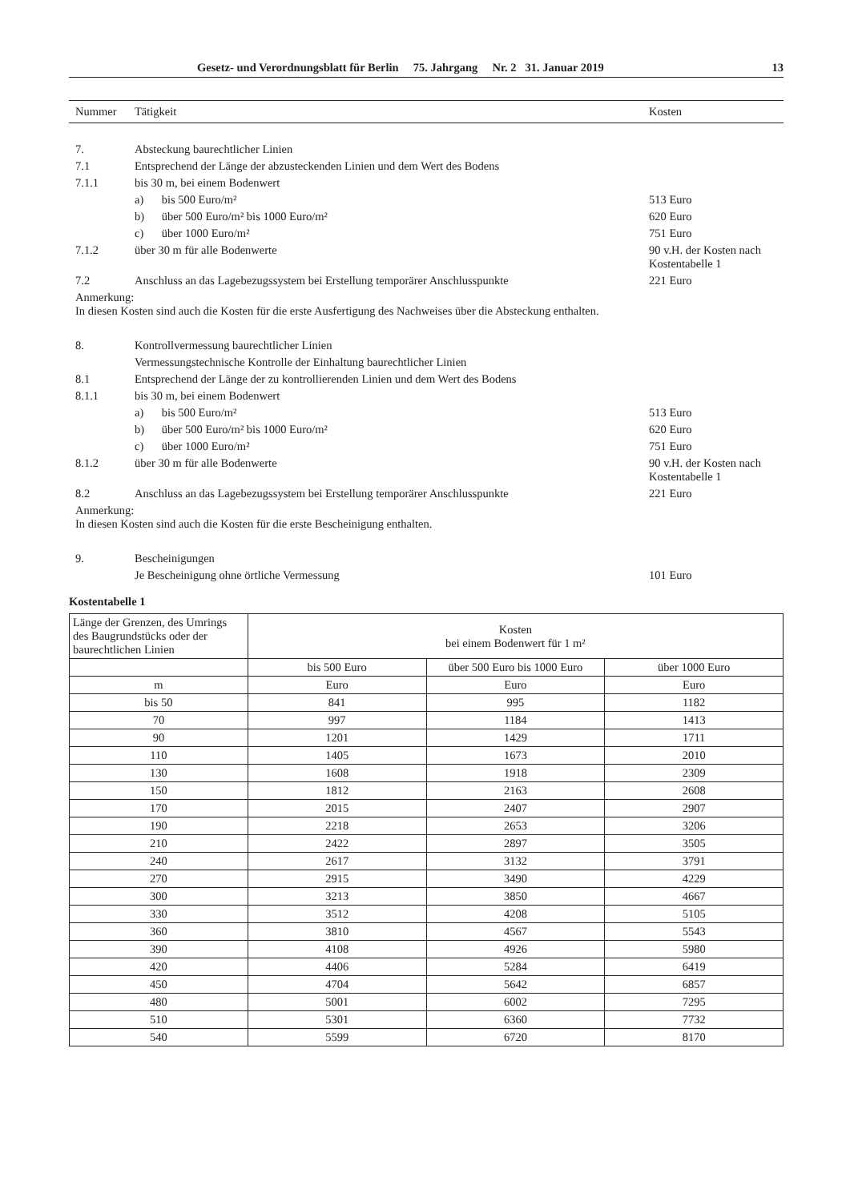Gesetz- und Verordnungsblatt für Berlin 75. Jahrgang Nr. 2 31. Januar 2019 13
| Nummer | Tätigkeit | Kosten |
| --- | --- | --- |
| 7. | Absteckung baurechtlicher Linien | |
| 7.1 | Entsprechend der Länge der abzusteckenden Linien und dem Wert des Bodens | |
| 7.1.1 | bis 30 m, bei einem Bodenwert | |
| | a) bis 500 Euro/m² | 513 Euro |
| | b) über 500 Euro/m² bis 1000 Euro/m² | 620 Euro |
| | c) über 1000 Euro/m² | 751 Euro |
| 7.1.2 | über 30 m für alle Bodenwerte | 90 v.H. der Kosten nach Kostentabelle 1 |
| 7.2 | Anschluss an das Lagebezugssystem bei Erstellung temporärer Anschlusspunkte | 221 Euro |
| Anmerkung: In diesen Kosten sind auch die Kosten für die erste Ausfertigung des Nachweises über die Absteckung enthalten. | | |
| 8. | Kontrollvermessung baurechtlicher Linien | |
| | Vermessungstechnische Kontrolle der Einhaltung baurechtlicher Linien | |
| 8.1 | Entsprechend der Länge der zu kontrollierenden Linien und dem Wert des Bodens | |
| 8.1.1 | bis 30 m, bei einem Bodenwert | |
| | a) bis 500 Euro/m² | 513 Euro |
| | b) über 500 Euro/m² bis 1000 Euro/m² | 620 Euro |
| | c) über 1000 Euro/m² | 751 Euro |
| 8.1.2 | über 30 m für alle Bodenwerte | 90 v.H. der Kosten nach Kostentabelle 1 |
| 8.2 | Anschluss an das Lagebezugssystem bei Erstellung temporärer Anschlusspunkte | 221 Euro |
| Anmerkung: In diesen Kosten sind auch die Kosten für die erste Bescheinigung enthalten. | | |
| 9. | Bescheinigungen | |
| | Je Bescheinigung ohne örtliche Vermessung | 101 Euro |
Kostentabelle 1
| Länge der Grenzen, des Umrings des Baugrundstücks oder der baurechtlichen Linien | Kosten bei einem Bodenwert für 1 m² | | |
| --- | --- | --- | --- |
| | bis 500 Euro | über 500 Euro bis 1000 Euro | über 1000 Euro |
| m | Euro | Euro | Euro |
| bis 50 | 841 | 995 | 1182 |
| 70 | 997 | 1184 | 1413 |
| 90 | 1201 | 1429 | 1711 |
| 110 | 1405 | 1673 | 2010 |
| 130 | 1608 | 1918 | 2309 |
| 150 | 1812 | 2163 | 2608 |
| 170 | 2015 | 2407 | 2907 |
| 190 | 2218 | 2653 | 3206 |
| 210 | 2422 | 2897 | 3505 |
| 240 | 2617 | 3132 | 3791 |
| 270 | 2915 | 3490 | 4229 |
| 300 | 3213 | 3850 | 4667 |
| 330 | 3512 | 4208 | 5105 |
| 360 | 3810 | 4567 | 5543 |
| 390 | 4108 | 4926 | 5980 |
| 420 | 4406 | 5284 | 6419 |
| 450 | 4704 | 5642 | 6857 |
| 480 | 5001 | 6002 | 7295 |
| 510 | 5301 | 6360 | 7732 |
| 540 | 5599 | 6720 | 8170 |